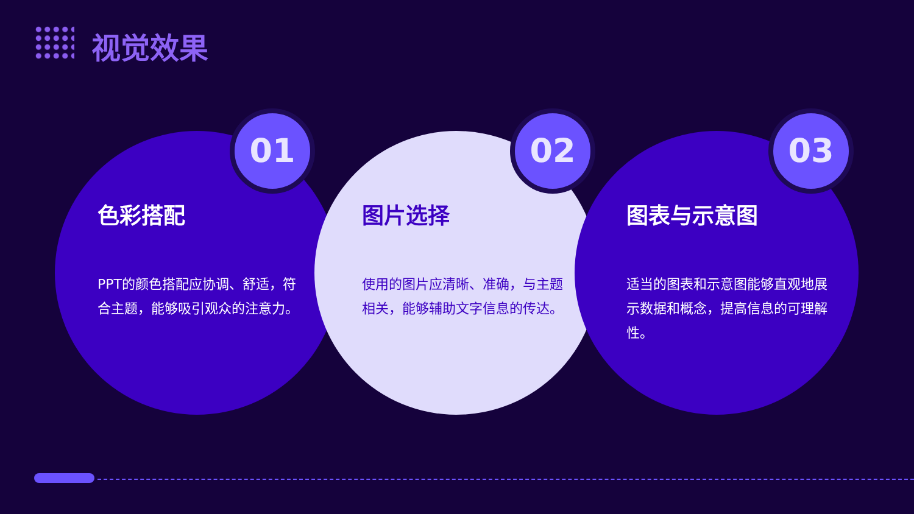视觉效果
色彩搭配
PPT的颜色搭配应协调、舒适，符合主题，能够吸引观众的注意力。
01
图片选择
使用的图片应清晰、准确，与主题相关，能够辅助文字信息的传达。
02
图表与示意图
适当的图表和示意图能够直观地展示数据和概念，提高信息的可理解性。
03